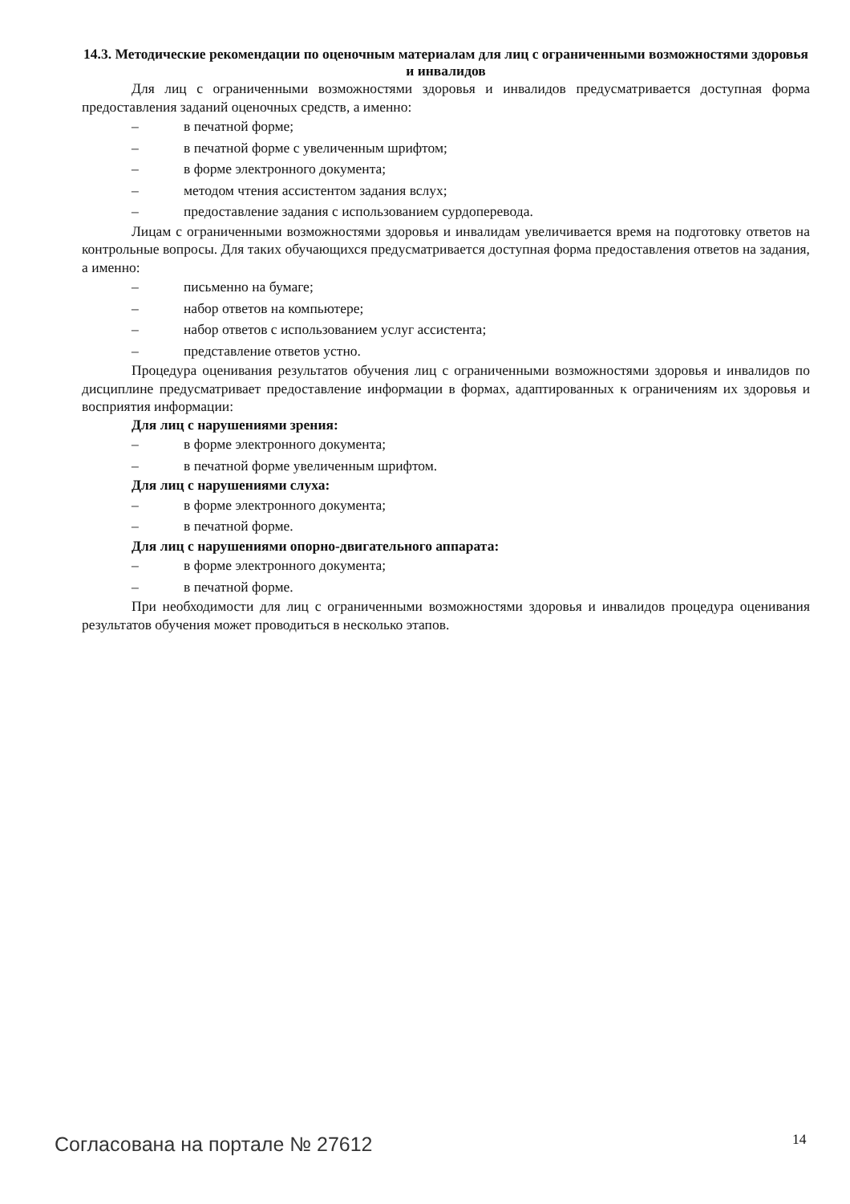14.3. Методические рекомендации по оценочным материалам для лиц с ограниченными возможностями здоровья и инвалидов
Для лиц с ограниченными возможностями здоровья и инвалидов предусматривается доступная форма предоставления заданий оценочных средств, а именно:
– в печатной форме;
– в печатной форме с увеличенным шрифтом;
– в форме электронного документа;
– методом чтения ассистентом задания вслух;
– предоставление задания с использованием сурдоперевода.
Лицам с ограниченными возможностями здоровья и инвалидам увеличивается время на подготовку ответов на контрольные вопросы. Для таких обучающихся предусматривается доступная форма предоставления ответов на задания, а именно:
– письменно на бумаге;
– набор ответов на компьютере;
– набор ответов с использованием услуг ассистента;
– представление ответов устно.
Процедура оценивания результатов обучения лиц с ограниченными возможностями здоровья и инвалидов по дисциплине предусматривает предоставление информации в формах, адаптированных к ограничениям их здоровья и восприятия информации:
Для лиц с нарушениями зрения:
– в форме электронного документа;
– в печатной форме увеличенным шрифтом.
Для лиц с нарушениями слуха:
– в форме электронного документа;
– в печатной форме.
Для лиц с нарушениями опорно-двигательного аппарата:
– в форме электронного документа;
– в печатной форме.
При необходимости для лиц с ограниченными возможностями здоровья и инвалидов процедура оценивания результатов обучения может проводиться в несколько этапов.
Согласована на портале № 27612 14